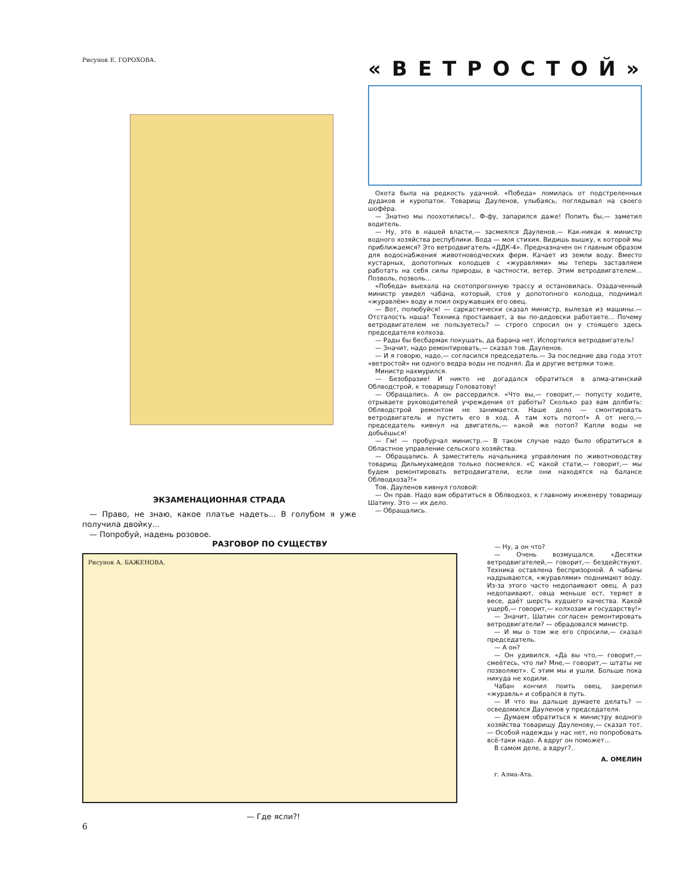Рисунок Е. ГОРОХОВА.
ЭКЗАМЕНАЦИОННАЯ СТРАДА
— Право, не знаю, какое платье надеть... В голубом я уже получила двойку...
— Попробуй, надень розовое.
«ВЕТРОСТОЙ»
Охота была на редкость удачной. «Победа» ломилась от подстреленных дудаков и куропаток. Товарищ Дауленов, улыбаясь, поглядывал на своего шофёра.
— Знатно мы поохотились!.. Ф-фу, запарился даже! Попить бы,— заметил водитель.
— Ну, это в нашей власти,— засмеялся Дауленов.— Как-никак я министр водного хозяйства республики. Вода — моя стихия. Видишь вышку, к которой мы приближаемся? Это ветродвигатель «ДДК-4». Предназначен он главным образом для водоснабжения животноводческих ферм. Качает из земли воду. Вместо кустарных, допотопных колодцев с «журавлями» мы теперь заставляем работать на себя силы природы, в частности, ветер. Этим ветродвигателем... Позволь, позволь...
«Победа» выехала на скотопрогонную трассу и остановилась. Озадаченный министр увидел чабана, который, стоя у допотопного колодца, поднимал «журавлём» воду и поил окружавших его овец.
— Вот, полюбуйся! — саркастически сказал министр, вылезая из машины.— Отсталость наша! Техника простаивает, а вы по-дедовски работаете... Почему ветродвигателем не пользуетесь? — строго спросил он у стоящего здесь председателя колхоза.
— Рады бы бесбармак покушать, да барана нет. Испортился ветродвигатель!
— Значит, надо ремонтировать,— сказал тов. Дауленов.
— И я говорю, надо,— согласился председатель.— За последние два года этот «ветростой» ни одного ведра воды не поднял. Да и другие ветряки тоже.
Министр нахмурился.
— Безобразие! И никто не догадался обратиться в алма-атинский Облводстрой, к товарищу Головатову!
— Обращались. А он рассердился. «Что вы,— говорит,— попусту ходите, отрываете руководителей учреждения от работы? Сколько раз вам долбить: Облводстрой ремонтом не занимается. Наше дело — смонтировать ветродвигатель и пустить его в ход. А там хоть потоп!» А от него,— председатель кивнул на двигатель,— какой же потоп? Капли воды не добьёшься!
— Гм! — пробурчал министр.— В таком случае надо было обратиться в Областное управление сельского хозяйства.
— Обращались. А заместитель начальника управления по животноводству товарищ Дильмухамедов только посмеялся. «С какой стати,— говорит,— мы будем ремонтировать ветродвигатели, если они находятся на балансе Облводхоза?!»
Тов. Дауленов кивнул головой:
— Он прав. Надо вам обратиться в Облводхоз, к главному инженеру товарищу Шатину. Это — их дело.
— Обращались.
— Ну, а он что?
— Очень возмущался. «Десятки ветродвигателей,— говорит,— бездействуют. Техника оставлена беспризорной. А чабаны надрываются, «журавлями» поднимают воду. Из-за этого часто недопаивают овец. А раз недопаивают, овца меньше ест, теряет в весе, даёт шерсть худшего качества. Какой ущерб,— говорит,— колхозам и государству!»
— Значит, Шатин согласен ремонтировать ветродвигатели? — обрадовался министр.
— И мы о том же его спросили,— сказал председатель.
— А он?
— Он удивился. «Да вы что,— говорит,— смеётесь, что ли? Мне,— говорит,— штаты не позволяют». С этим мы и ушли. Больше пока никуда не ходили.
Чабан кончил поить овец, закрепил «журавль» и собрался в путь.
— И что вы дальше думаете делать? — осведомился Дауленов у председателя.
— Думаем обратиться к министру водного хозяйства товарищу Дауленову,— сказал тот.— Особой надежды у нас нет, но попробовать всё-таки надо. А вдруг он поможет...
В самом деле, а вдруг?..
А. ОМЕЛИН
г. Алма-Ата.
РАЗГОВОР ПО СУЩЕСТВУ
Рисунок А. БАЖЕНОВА.
— Где ясли?!
6